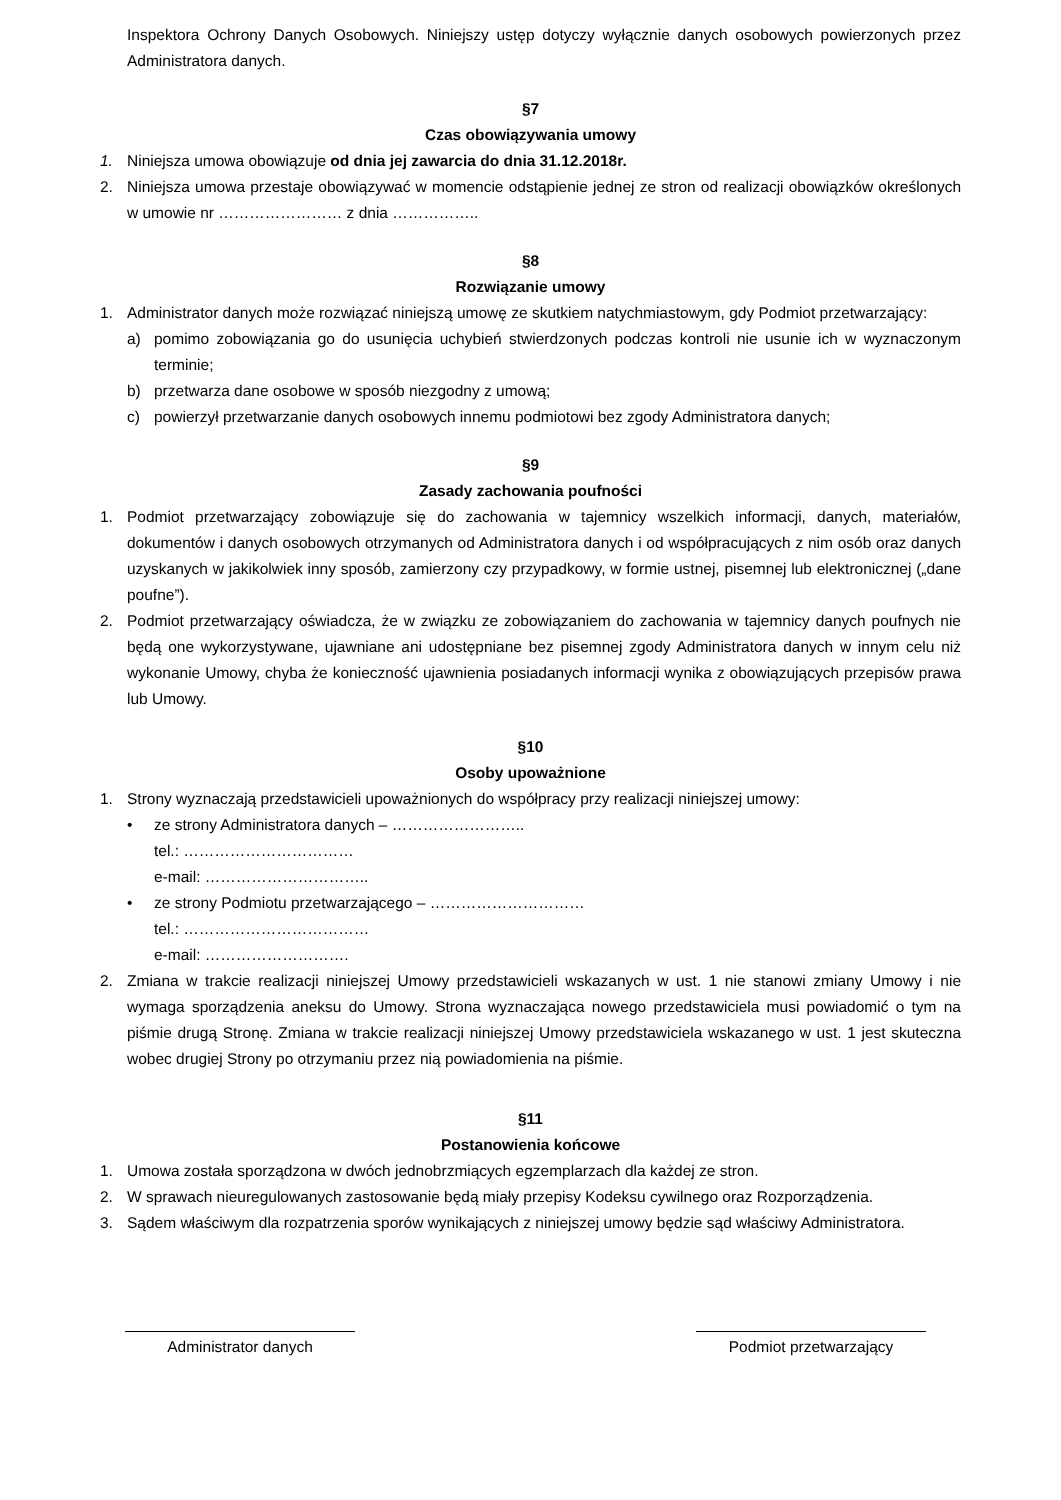Inspektora Ochrony Danych Osobowych. Niniejszy ustęp dotyczy wyłącznie danych osobowych powierzonych przez Administratora danych.
§7
Czas obowiązywania umowy
1. Niniejsza umowa obowiązuje od dnia jej zawarcia do dnia 31.12.2018r.
2. Niniejsza umowa przestaje obowiązywać w momencie odstąpienie jednej ze stron od realizacji obowiązków określonych w umowie nr …………………… z dnia ……………..
§8
Rozwiązanie umowy
1. Administrator danych może rozwiązać niniejszą umowę ze skutkiem natychmiastowym, gdy Podmiot przetwarzający:
a) pomimo zobowiązania go do usunięcia uchybień stwierdzonych podczas kontroli nie usunie ich w wyznaczonym terminie;
b) przetwarza dane osobowe w sposób niezgodny z umową;
c) powierzył przetwarzanie danych osobowych innemu podmiotowi bez zgody Administratora danych;
§9
Zasady zachowania poufności
1. Podmiot przetwarzający zobowiązuje się do zachowania w tajemnicy wszelkich informacji, danych, materiałów, dokumentów i danych osobowych otrzymanych od Administratora danych i od współpracujących z nim osób oraz danych uzyskanych w jakikolwiek inny sposób, zamierzony czy przypadkowy, w formie ustnej, pisemnej lub elektronicznej („dane poufne”).
2. Podmiot przetwarzający oświadcza, że w związku ze zobowiązaniem do zachowania w tajemnicy danych poufnych nie będą one wykorzystywane, ujawniane ani udostępniane bez pisemnej zgody Administratora danych w innym celu niż wykonanie Umowy, chyba że konieczność ujawnienia posiadanych informacji wynika z obowiązujących przepisów prawa lub Umowy.
§10
Osoby upoważnione
1. Strony wyznaczają przedstawicieli upoważnionych do współpracy przy realizacji niniejszej umowy:
• ze strony Administratora danych – ……………………..
tel.: ……………………………
e-mail: …………………………..
• ze strony Podmiotu przetwarzającego – …………………………
tel.: ………………………………
e-mail: ……………………….
2. Zmiana w trakcie realizacji niniejszej Umowy przedstawicieli wskazanych w ust. 1 nie stanowi zmiany Umowy i nie wymaga sporządzenia aneksu do Umowy. Strona wyznaczająca nowego przedstawiciela musi powiadomić o tym na piśmie drugą Stronę. Zmiana w trakcie realizacji niniejszej Umowy przedstawiciela wskazanego w ust. 1 jest skuteczna wobec drugiej Strony po otrzymaniu przez nią powiadomienia na piśmie.
§11
Postanowienia końcowe
1. Umowa została sporządzona w dwóch jednobrzmiących egzemplarzach dla każdej ze stron.
2. W sprawach nieuregulowanych zastosowanie będą miały przepisy Kodeksu cywilnego oraz Rozporządzenia.
3. Sądem właściwym dla rozpatrzenia sporów wynikających z niniejszej umowy będzie sąd właściwy Administratora.
Administrator danych Podmiot przetwarzający